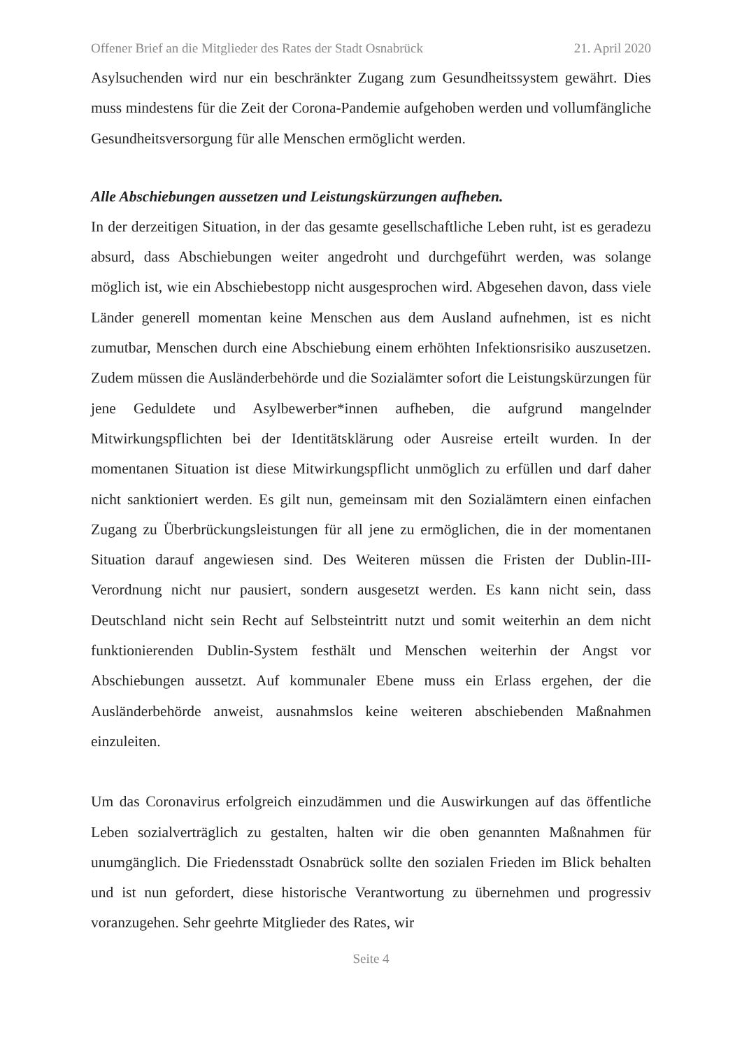Offener Brief an die Mitglieder des Rates der Stadt Osnabrück 21. April 2020
Asylsuchenden wird nur ein beschränkter Zugang zum Gesundheitssystem gewährt. Dies muss mindestens für die Zeit der Corona-Pandemie aufgehoben werden und vol­lumfängliche Gesundheitsversorgung für alle Menschen ermöglicht werden.
Alle Abschiebungen aussetzen und Leistungskürzungen aufheben.
In der derzeitigen Situation, in der das gesamte gesellschaftliche Leben ruht, ist es ger­adezu absurd, dass Abschiebungen weiter angedroht und durchgeführt werden, was solange möglich ist, wie ein Abschiebestopp nicht ausgesprochen wird. Abgesehen davon, dass viele Länder generell momentan keine Menschen aus dem Ausland aufnehmen, ist es nicht zumutbar, Menschen durch eine Abschiebung einem erhöhten Infektionsrisiko auszusetzen. Zudem müssen die Ausländerbehörde und die Sozialämter sofort die Leistungskürzungen für jene Geduldete und Asylbewerber*in­nen aufheben, die aufgrund mangelnder Mitwirkungspflichten bei der Identität­sklärung oder Ausreise erteilt wurden. In der momentanen Situation ist diese Mitwirkungspflicht unmöglich zu erfüllen und darf daher nicht sanktioniert werden. Es gilt nun, gemeinsam mit den Sozialämtern einen einfachen Zugang zu Überbrück­ungsleistungen für all jene zu ermöglichen, die in der momentanen Situation darauf angewiesen sind. Des Weiteren müssen die Fristen der Dublin-III-Verordnung nicht nur pausiert, sondern ausgesetzt werden. Es kann nicht sein, dass Deutschland nicht sein Recht auf Selbsteintritt nutzt und somit weiterhin an dem nicht funktionierenden Dublin-System festhält und Menschen weiterhin der Angst vor Abschiebungen aussetzt. Auf kommunaler Ebene muss ein Erlass ergehen, der die Ausländerbehörde anweist, ausnahmslos keine weiteren abschiebenden Maßnahmen einzuleiten.
Um das Coronavirus erfolgreich einzudämmen und die Auswirkungen auf das öf­fentliche Leben sozialverträglich zu gestalten, halten wir die oben genannten Maß­nahmen für unumgänglich. Die Friedensstadt Osnabrück sollte den sozialen Frieden im Blick behalten und ist nun gefordert, diese historische Verantwortung zu übernehmen und progressiv voranzugehen. Sehr geehrte Mitglieder des Rates, wir
Seite 4